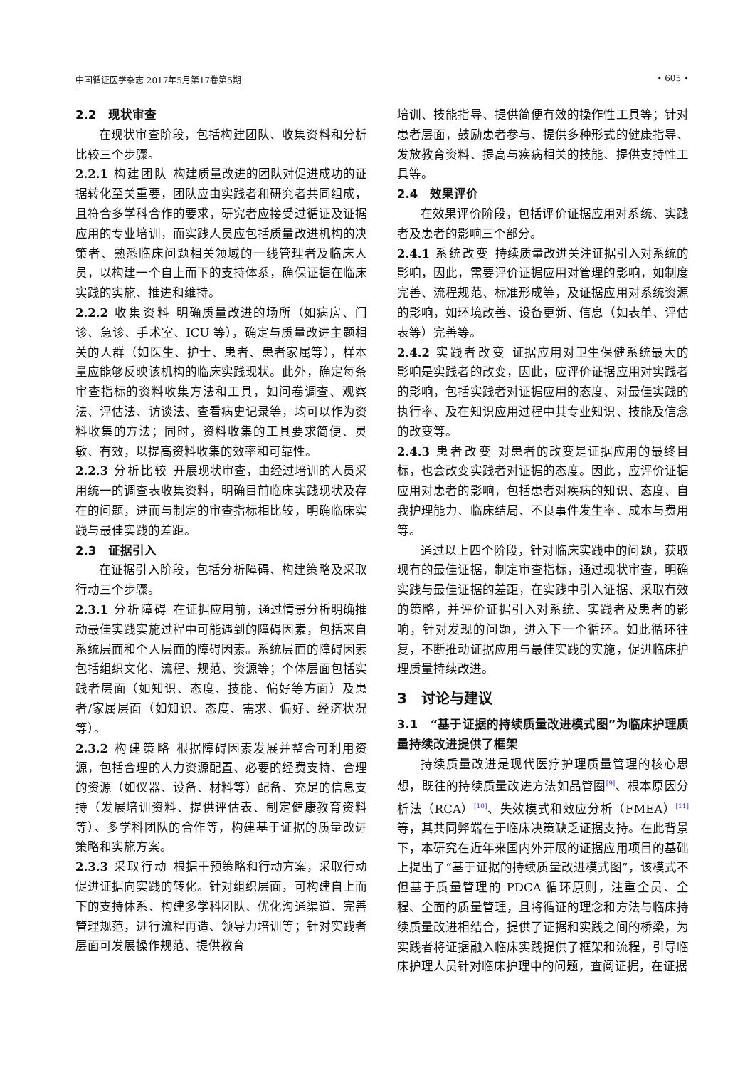中国循证医学杂志 2017年5月第17卷第5期 • 605 •
2.2　现状审查
在现状审查阶段，包括构建团队、收集资料和分析比较三个步骤。
2.2.1 构建团队 构建质量改进的团队对促进成功的证据转化至关重要，团队应由实践者和研究者共同组成，且符合多学科合作的要求，研究者应接受过循证及证据应用的专业培训，而实践人员应包括质量改进机构的决策者、熟悉临床问题相关领域的一线管理者及临床人员，以构建一个自上而下的支持体系，确保证据在临床实践的实施、推进和维持。
2.2.2 收集资料 明确质量改进的场所（如病房、门诊、急诊、手术室、ICU 等），确定与质量改进主题相关的人群（如医生、护士、患者、患者家属等），样本量应能够反映该机构的临床实践现状。此外，确定每条审查指标的资料收集方法和工具，如问卷调查、观察法、评估法、访谈法、查看病史记录等，均可以作为资料收集的方法；同时，资料收集的工具要求简便、灵敏、有效，以提高资料收集的效率和可靠性。
2.2.3 分析比较 开展现状审查，由经过培训的人员采用统一的调查表收集资料，明确目前临床实践现状及存在的问题，进而与制定的审查指标相比较，明确临床实践与最佳实践的差距。
2.3　证据引入
在证据引入阶段，包括分析障碍、构建策略及采取行动三个步骤。
2.3.1 分析障碍 在证据应用前，通过情景分析明确推动最佳实践实施过程中可能遇到的障碍因素，包括来自系统层面和个人层面的障碍因素。系统层面的障碍因素包括组织文化、流程、规范、资源等；个体层面包括实践者层面（如知识、态度、技能、偏好等方面）及患者/家属层面（如知识、态度、需求、偏好、经济状况等）。
2.3.2 构建策略 根据障碍因素发展并整合可利用资源，包括合理的人力资源配置、必要的经费支持、合理的资源（如仪器、设备、材料等）配备、充足的信息支持（发展培训资料、提供评估表、制定健康教育资料等）、多学科团队的合作等，构建基于证据的质量改进策略和实施方案。
2.3.3 采取行动 根据干预策略和行动方案，采取行动促进证据向实践的转化。针对组织层面，可构建自上而下的支持体系、构建多学科团队、优化沟通渠道、完善管理规范，进行流程再造、领导力培训等；针对实践者层面可发展操作规范、提供教育
培训、技能指导、提供简便有效的操作性工具等；针对患者层面，鼓励患者参与、提供多种形式的健康指导、发放教育资料、提高与疾病相关的技能、提供支持性工具等。
2.4　效果评价
在效果评价阶段，包括评价证据应用对系统、实践者及患者的影响三个部分。
2.4.1 系统改变 持续质量改进关注证据引入对系统的影响，因此，需要评价证据应用对管理的影响，如制度完善、流程规范、标准形成等，及证据应用对系统资源的影响，如环境改善、设备更新、信息（如表单、评估表等）完善等。
2.4.2 实践者改变 证据应用对卫生保健系统最大的影响是实践者的改变，因此，应评价证据应用对实践者的影响，包括实践者对证据应用的态度、对最佳实践的执行率、及在知识应用过程中其专业知识、技能及信念的改变等。
2.4.3 患者改变 对患者的改变是证据应用的最终目标，也会改变实践者对证据的态度。因此，应评价证据应用对患者的影响，包括患者对疾病的知识、态度、自我护理能力、临床结局、不良事件发生率、成本与费用等。
通过以上四个阶段，针对临床实践中的问题，获取现有的最佳证据，制定审查指标，通过现状审查，明确实践与最佳证据的差距，在实践中引入证据、采取有效的策略，并评价证据引入对系统、实践者及患者的影响，针对发现的问题，进入下一个循环。如此循环往复，不断推动证据应用与最佳实践的实施，促进临床护理质量持续改进。
3　讨论与建议
3.1　“基于证据的持续质量改进模式图”为临床护理质量持续改进提供了框架
持续质量改进是现代医疗护理质量管理的核心思想，既往的持续质量改进方法如品管圈<sup>[9]</sup>、根本原因分析法（RCA）<sup>[10]</sup>、失效模式和效应分析（FMEA）<sup>[11]</sup>等，其共同弊端在于临床决策缺乏证据支持。在此背景下，本研究在近年来国内外开展的证据应用项目的基础上提出了“基于证据的持续质量改进模式图”，该模式不但基于质量管理的 PDCA 循环原则，注重全员、全程、全面的质量管理，且将循证的理念和方法与临床持续质量改进相结合，提供了证据和实践之间的桥梁，为实践者将证据融入临床实践提供了框架和流程，引导临床护理人员针对临床护理中的问题，查阅证据，在证据